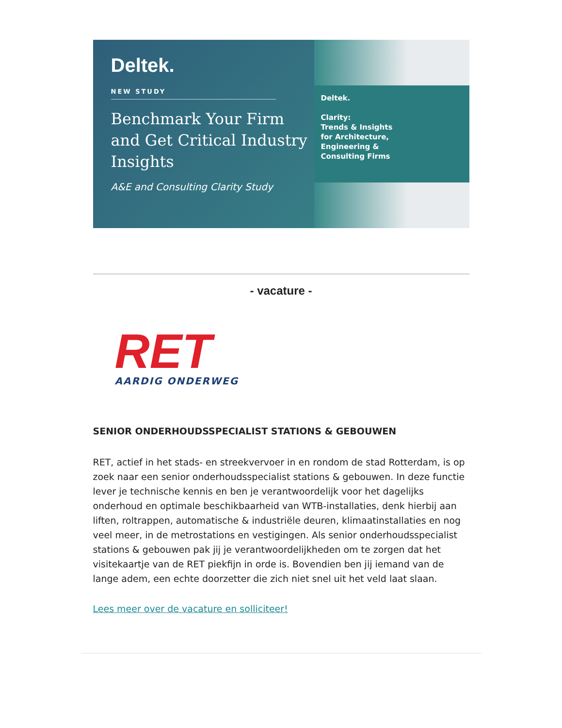Deltek.
NEW STUDY
Benchmark Your Firm and Get Critical Industry Insights
A&E and Consulting Clarity Study
Deltek.
Clarity:
Trends & Insights
for Architecture,
Engineering &
Consulting Firms
- vacature -
RET
AARDIG ONDERWEG
SENIOR ONDERHOUDSSPECIALIST STATIONS & GEBOUWEN
RET, actief in het stads- en streekvervoer in en rondom de stad Rotterdam, is op zoek naar een senior onderhoudsspecialist stations & gebouwen. In deze functie lever je technische kennis en ben je verantwoordelijk voor het dagelijks onderhoud en optimale beschikbaarheid van WTB-installaties, denk hierbij aan liften, roltrappen, automatische & industriële deuren, klimaatinstallaties en nog veel meer, in de metrostations en vestigingen. Als senior onderhoudsspecialist stations & gebouwen pak jij je verantwoordelijkheden om te zorgen dat het visitekaartje van de RET piekfijn in orde is. Bovendien ben jij iemand van de lange adem, een echte doorzetter die zich niet snel uit het veld laat slaan.
Lees meer over de vacature en solliciteer!